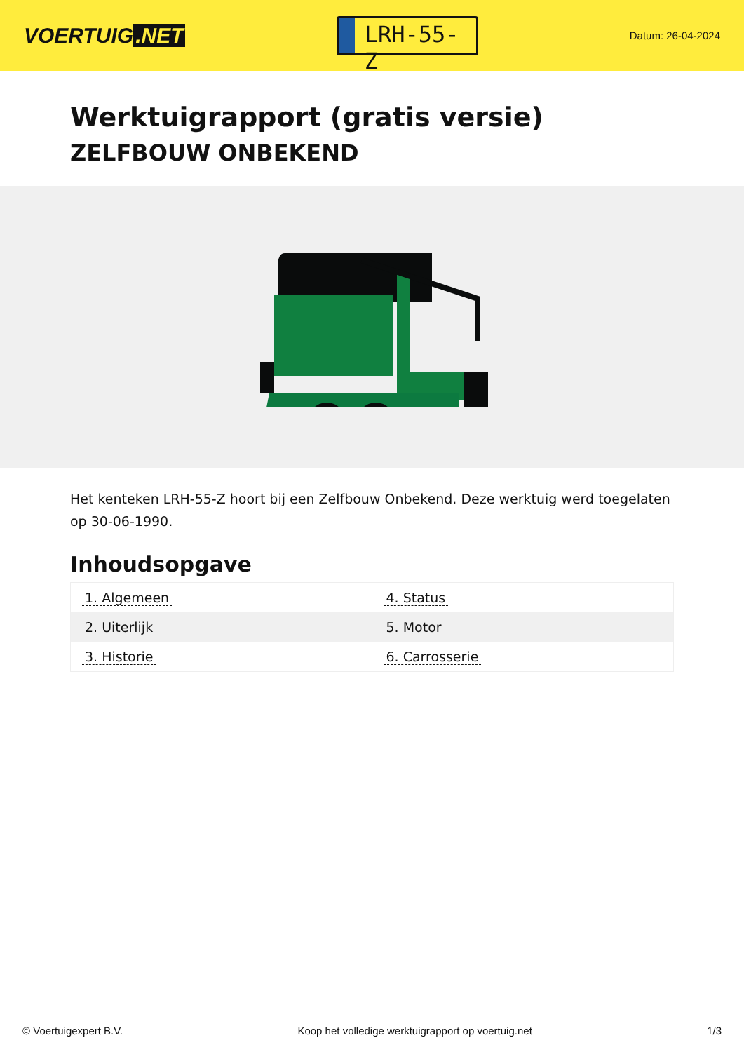VOERTUIG.NET
LRH-55-Z
Datum: 26-04-2024
Werktuigrapport (gratis versie)
ZELFBOUW ONBEKEND
Het kenteken LRH-55-Z hoort bij een Zelfbouw Onbekend. Deze werktuig werd toegelaten op 30-06-1990.
Inhoudsopgave
| 1. Algemeen | 4. Status |
| 2. Uiterlijk | 5. Motor |
| 3. Historie | 6. Carrosserie |
© Voertuigexpert B.V. Koop het volledige werktuigrapport op voertuig.net 1/3